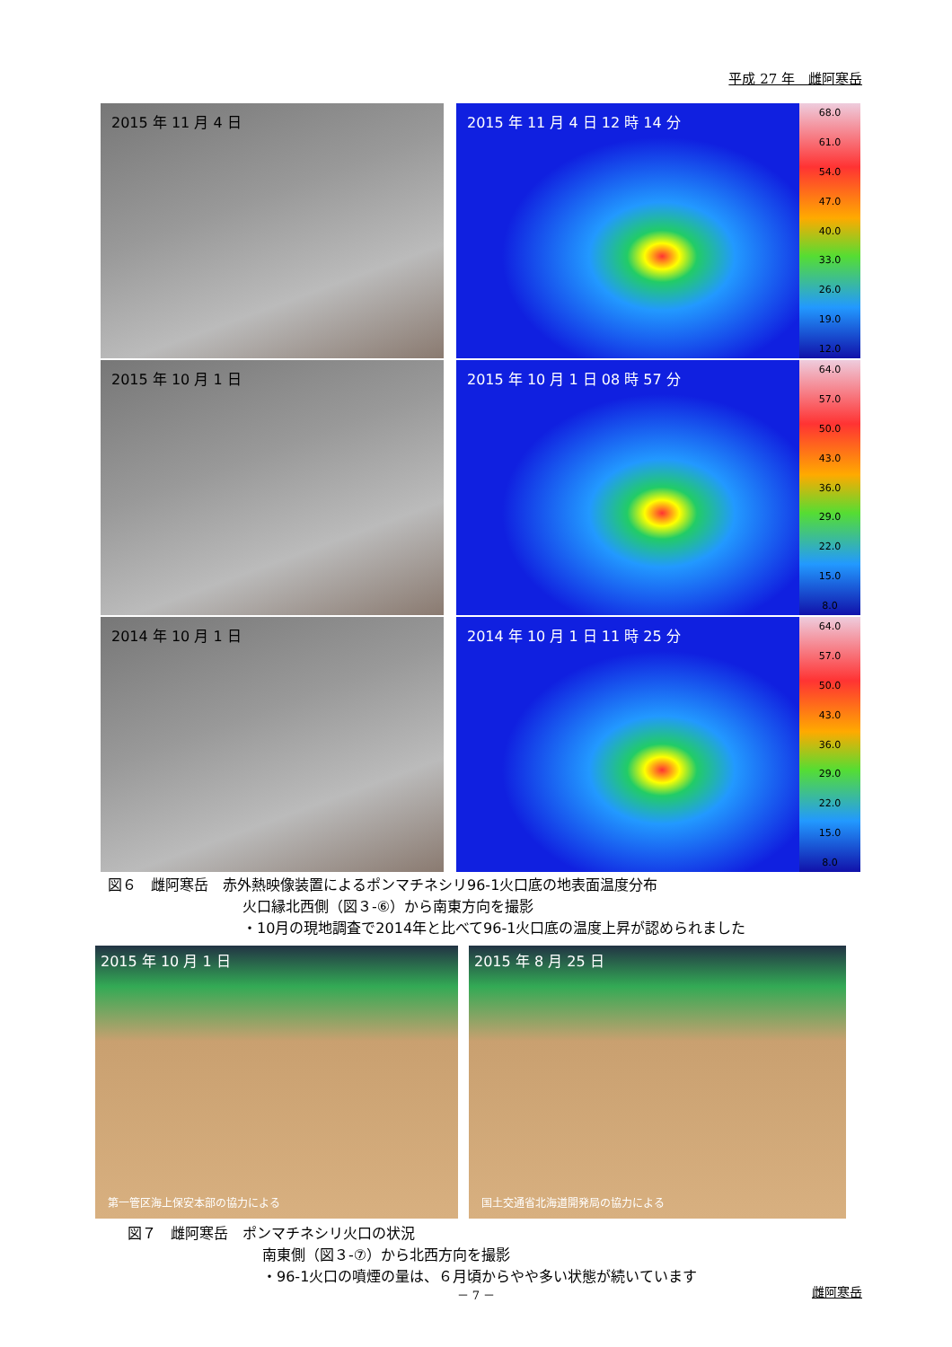平成 27 年　雌阿寒岳
2015 年 11 月 4 日
2015 年 11 月 4 日 12 時 14 分
68.0
61.0
54.0
47.0
40.0
33.0
26.0
19.0
12.0
2015 年 10 月 1 日
2015 年 10 月 1 日 08 時 57 分
64.0
57.0
50.0
43.0
36.0
29.0
22.0
15.0
8.0
2014 年 10 月 1 日
2014 年 10 月 1 日 11 時 25 分
64.0
57.0
50.0
43.0
36.0
29.0
22.0
15.0
8.0
図６　雌阿寒岳　赤外熱映像装置によるポンマチネシリ96-1火口底の地表面温度分布
火口縁北西側（図３-⑥）から南東方向を撮影
・10月の現地調査で2014年と比べて96-1火口底の温度上昇が認められました
2015 年 10 月 1 日
第一管区海上保安本部の協力による
2015 年 8 月 25 日
国土交通省北海道開発局の協力による
図７　雌阿寒岳　ポンマチネシリ火口の状況
南東側（図３-⑦）から北西方向を撮影
・96-1火口の噴煙の量は、６月頃からやや多い状態が続いています
－ 7 － 雌阿寒岳